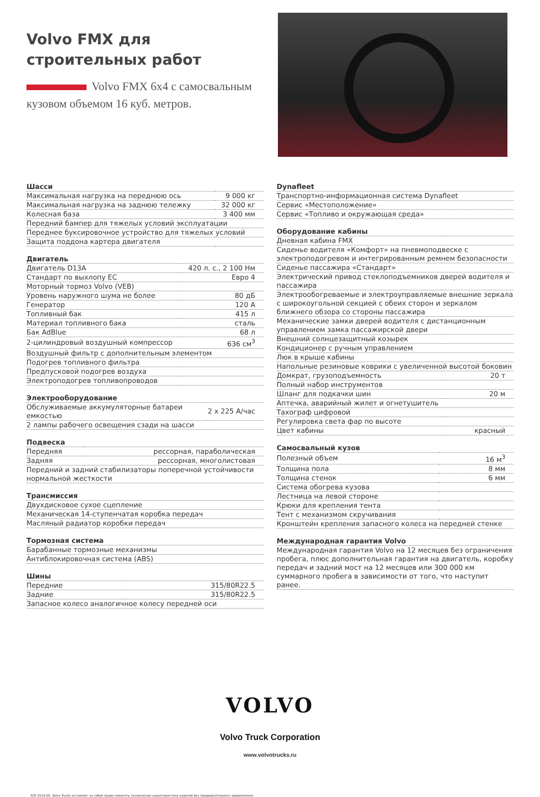Volvo FMX для
строительных работ
Volvo FMX 6x4 с самосвальным кузовом объемом 16 куб. метров.
| Шасси | |
| --- | --- |
| Максимальная нагрузка на переднюю ось | 9 000 кг |
| Максимальная нагрузка на заднюю тележку | 32 000 кг |
| Колесная база | 3 400 мм |
| Передний бампер для тяжелых условий эксплуатации | |
| Переднее буксировочное устройство для тяжелых условий | |
| Защита поддона картера двигателя | |
| Двигатель | |
| --- | --- |
| Двигатель D13A | 420 л. с., 2 100 Нм |
| Стандарт по выхлопу ЕС | Евро 4 |
| Моторный тормоз Volvo (VEB) | |
| Уровень наружного шума не более | 80 дБ |
| Генератор | 120 A |
| Топливный бак | 415 л |
| Материал топливного бака | сталь |
| Бак AdBlue | 68 л |
| 2-цилиндровый воздушный компрессор | 636 см<sup>3</sup> |
| Воздушный фильтр с дополнительным элементом | |
| Подогрев топливного фильтра | |
| Предпусковой подогрев воздуха | |
| Электроподогрев топливопроводов | |
| Электрооборудование | |
| --- | --- |
| Обслуживаемые аккумуляторные батареи емкостью | 2 x 225 А/час |
| 2 лампы рабочего освещения сзади на шасси | |
| Подвеска | |
| --- | --- |
| Передняя | рессорная, параболическая |
| Задняя | рессорная, многолистовая |
| Передний и задний стабилизаторы поперечной устойчивости нормальной жесткости | |
| Трансмиссия |
| --- |
| Двухдисковое сухое сцепление |
| Механическая 14-ступенчатая коробка передач |
| Масляный радиатор коробки передач |
| Тормозная система |
| --- |
| Барабанные тормозные механизмы |
| Антиблокировочная система (ABS) |
| Шины | |
| --- | --- |
| Передние | 315/80R22.5 |
| Задние | 315/80R22.5 |
| Запасное колесо аналогичное колесу передней оси | |
| Dynafleet |
| --- |
| Транспортно-информационная система Dynafleet |
| Сервис «Местоположение» |
| Сервис «Топливо и окружающая среда» |
| Оборудование кабины | |
| --- | --- |
| Дневная кабина FMX | |
| Сиденье водителя «Комфорт» на пневмоподвеске с электроподогревом и интегрированным ремнем безопасности | |
| Сиденье пассажира «Стандарт» | |
| Электрический привод стеклоподъемников дверей водителя и пассажира | |
| Электрообогреваемые и электроуправляемые внешние зеркала с широкоугольной секцией с обеих сторон и зеркалом ближнего обзора со стороны пассажира | |
| Механические замки дверей водителя с дистанционным управлением замка пассажирской двери | |
| Внешний солнцезащитный козырек | |
| Кондиционер с ручным управлением | |
| Люк в крыше кабины | |
| Напольные резиновые коврики с увеличенной высотой боковин | |
| Домкрат, грузоподъемность | 20 т |
| Полный набор инструментов | |
| Шланг для подкачки шин | 20 м |
| Аптечка, аварийный жилет и огнетушитель | |
| Тахограф цифровой | |
| Регулировка света фар по высоте | |
| Цвет кабины | красный |
| Самосвальный кузов | |
| --- | --- |
| Полезный объем | 16 м<sup>3</sup> |
| Толщина пола | 8 мм |
| Толщина стенок | 6 мм |
| Система обогрева кузова | |
| Лестница на левой стороне | |
| Крюки для крепления тента | |
| Тент с механизмом скручивания | |
| Кронштейн крепления запасного колеса на передней стенке | |
| Международная гарантия Volvo |
| --- |
| Международная гарантия Volvo на 12 месяцев без ограничения пробега, плюс дополнительная гарантия на двигатель, коробку передач и задний мост на 12 месяцев или 300 000 км суммарного пробега в зависимости от того, что наступит ранее. |
VOLVO
Volvo Truck Corporation
www.volvotrucks.ru
RSP 2014-05. Volvo Trucks оставляет за собой право изменять технические характеристики изделий без предварительного уведомления.